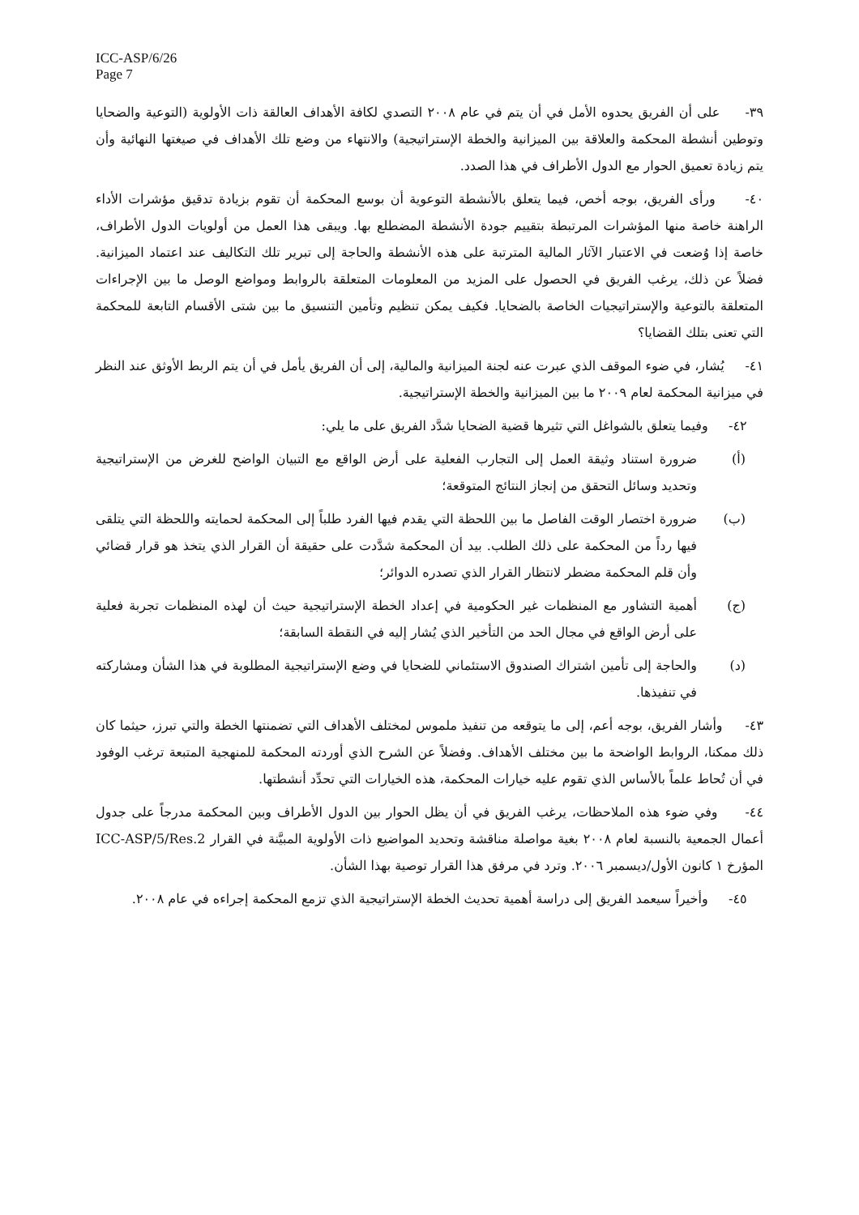ICC-ASP/6/26
Page 7
٣٩- على أن الفريق يحدوه الأمل في أن يتم في عام ٢٠٠٨ التصدي لكافة الأهداف العالقة ذات الأولوية (التوعية والضحايا وتوطين أنشطة المحكمة والعلاقة بين الميزانية والخطة الإستراتيجية) والانتهاء من وضع تلك الأهداف في صيغتها النهائية وأن يتم زيادة تعميق الحوار مع الدول الأطراف في هذا الصدد.
٤٠- ورأى الفريق، بوجه أخص، فيما يتعلق بالأنشطة التوعوية أن بوسع المحكمة أن تقوم بزيادة تدقيق مؤشرات الأداء الراهنة خاصة منها المؤشرات المرتبطة بتقييم جودة الأنشطة المضطلع بها. ويبقى هذا العمل من أولويات الدول الأطراف، خاصة إذا وُضعت في الاعتبار الآثار المالية المترتبة على هذه الأنشطة والحاجة إلى تبرير تلك التكاليف عند اعتماد الميزانية. فضلاً عن ذلك، يرغب الفريق في الحصول على المزيد من المعلومات المتعلقة بالروابط ومواضع الوصل ما بين الإجراءات المتعلقة بالتوعية والإستراتيجيات الخاصة بالضحايا. فكيف يمكن تنظيم وتأمين التنسيق ما بين شتى الأقسام التابعة للمحكمة التي تعنى بتلك القضايا؟
٤١- يُشار، في ضوء الموقف الذي عبرت عنه لجنة الميزانية والمالية، إلى أن الفريق يأمل في أن يتم الربط الأوثق عند النظر في ميزانية المحكمة لعام ٢٠٠٩ ما بين الميزانية والخطة الإستراتيجية.
٤٢- وفيما يتعلق بالشواغل التي تثيرها قضية الضحايا شدَّد الفريق على ما يلي:
(أ) ضرورة استناد وثيقة العمل إلى التجارب الفعلية على أرض الواقع مع التبيان الواضح للغرض من الإستراتيجية وتحديد وسائل التحقق من إنجاز النتائج المتوقعة؛
(ب) ضرورة اختصار الوقت الفاصل ما بين اللحظة التي يقدم فيها الفرد طلباً إلى المحكمة لحمايته واللحظة التي يتلقى فيها رداً من المحكمة على ذلك الطلب. بيد أن المحكمة شدَّدت على حقيقة أن القرار الذي يتخذ هو قرار قضائي وأن قلم المحكمة مضطر لانتظار القرار الذي تصدره الدوائر؛
(ج) أهمية التشاور مع المنظمات غير الحكومية في إعداد الخطة الإستراتيجية حيث أن لهذه المنظمات تجربة فعلية على أرض الواقع في مجال الحد من التأخير الذي يُشار إليه في النقطة السابقة؛
(د) والحاجة إلى تأمين اشتراك الصندوق الاستئماني للضحايا في وضع الإستراتيجية المطلوبة في هذا الشأن ومشاركته في تنفيذها.
٤٣- وأشار الفريق، بوجه أعم، إلى ما يتوقعه من تنفيذ ملموس لمختلف الأهداف التي تضمنتها الخطة والتي تبرز، حيثما كان ذلك ممكنا، الروابط الواضحة ما بين مختلف الأهداف. وفضلاً عن الشرح الذي أوردته المحكمة للمنهجية المتبعة ترغب الوفود في أن تُحاط علماً بالأساس الذي تقوم عليه خيارات المحكمة، هذه الخيارات التي تحدِّد أنشطتها.
٤٤- وفي ضوء هذه الملاحظات، يرغب الفريق في أن يظل الحوار بين الدول الأطراف وبين المحكمة مدرجاً على جدول أعمال الجمعية بالنسبة لعام ٢٠٠٨ بغية مواصلة مناقشة وتحديد المواضيع ذات الأولوية المبيَّنة في القرار ICC-ASP/5/Res.2 المؤرخ ١ كانون الأول/ديسمبر ٢٠٠٦. وترد في مرفق هذا القرار توصية بهذا الشأن.
٤٥- وأخيراً سيعمد الفريق إلى دراسة أهمية تحديث الخطة الإستراتيجية الذي تزمع المحكمة إجراءه في عام ٢٠٠٨.